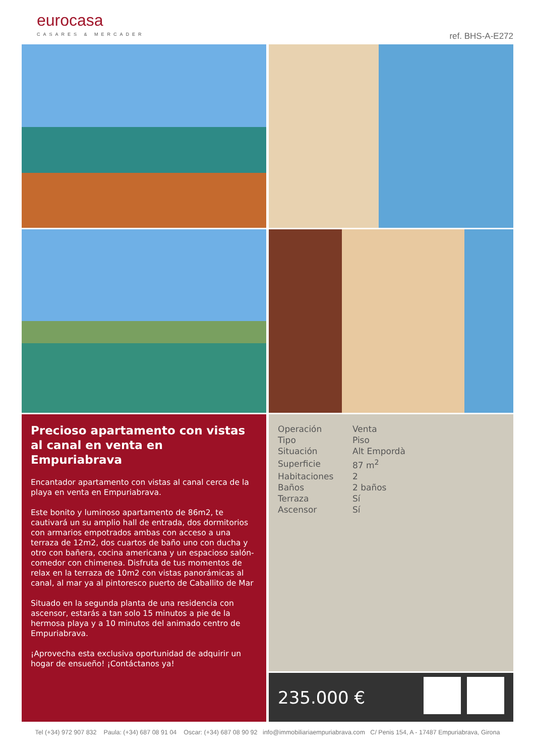eurocasa
CASARES & MERCADER
ref. BHS-A-E272
Precioso apartamento con vistas al canal en venta en Empuriabrava
Encantador apartamento con vistas al canal cerca de la playa en venta en Empuriabrava.
Este bonito y luminoso apartamento de 86m2, te cautivará un su amplio hall de entrada, dos dormitorios con armarios empotrados ambas con acceso a una terraza de 12m2, dos cuartos de baño uno con ducha y otro con bañera, cocina americana y un espacioso salón-comedor con chimenea. Disfruta de tus momentos de relax en la terraza de 10m2 con vistas panorámicas al canal, al mar ya al pintoresco puerto de Caballito de Mar
Situado en la segunda planta de una residencia con ascensor, estarás a tan solo 15 minutos a pie de la hermosa playa y a 10 minutos del animado centro de Empuriabrava.
¡Aprovecha esta exclusiva oportunidad de adquirir un hogar de ensueño! ¡Contáctanos ya!
| Operación | Venta |
| Tipo | Piso |
| Situación | Alt Empordà |
| Superficie | 87 m<sup>2</sup> |
| Habitaciones | 2 |
| Baños | 2 baños |
| Terraza | Sí |
| Ascensor | Sí |
235.000 €
Tel (+34) 972 907 832 Paula: (+34) 687 08 91 04 Oscar: (+34) 687 08 90 92 info@immobiliariaempuriabrava.com C/ Penis 154, A - 17487 Empuriabrava, Girona